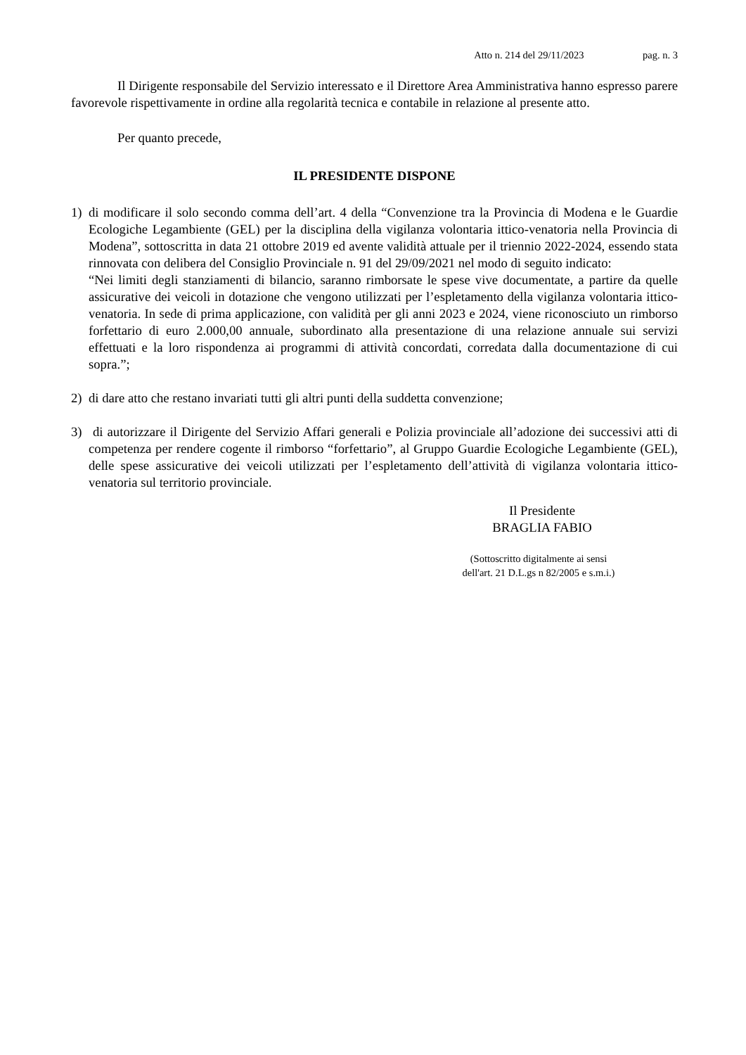Atto n. 214 del 29/11/2023 pag. n. 3
Il Dirigente responsabile del Servizio interessato e il Direttore Area Amministrativa hanno espresso parere favorevole rispettivamente in ordine alla regolarità tecnica e contabile in relazione al presente atto.
Per quanto precede,
IL PRESIDENTE DISPONE
1) di modificare il solo secondo comma dell’art. 4 della “Convenzione tra la Provincia di Modena e le Guardie Ecologiche Legambiente (GEL) per la disciplina della vigilanza volontaria ittico-venatoria nella Provincia di Modena”, sottoscritta in data 21 ottobre 2019 ed avente validità attuale per il triennio 2022-2024, essendo stata rinnovata con delibera del Consiglio Provinciale n. 91 del 29/09/2021 nel modo di seguito indicato:
“Nei limiti degli stanziamenti di bilancio, saranno rimborsate le spese vive documentate, a partire da quelle assicurative dei veicoli in dotazione che vengono utilizzati per l’espletamento della vigilanza volontaria ittico-venatoria. In sede di prima applicazione, con validità per gli anni 2023 e 2024, viene riconosciuto un rimborso forfettario di euro 2.000,00 annuale, subordinato alla presentazione di una relazione annuale sui servizi effettuati e la loro rispondenza ai programmi di attività concordati, corredata dalla documentazione di cui sopra.”;
2) di dare atto che restano invariati tutti gli altri punti della suddetta convenzione;
3) di autorizzare il Dirigente del Servizio Affari generali e Polizia provinciale all’adozione dei successivi atti di competenza per rendere cogente il rimborso “forfettario”, al Gruppo Guardie Ecologiche Legambiente (GEL), delle spese assicurative dei veicoli utilizzati per l’espletamento dell’attività di vigilanza volontaria ittico-venatoria sul territorio provinciale.
Il Presidente
BRAGLIA FABIO
(Sottoscritto digitalmente ai sensi
dell'art. 21 D.L.gs n 82/2005 e s.m.i.)